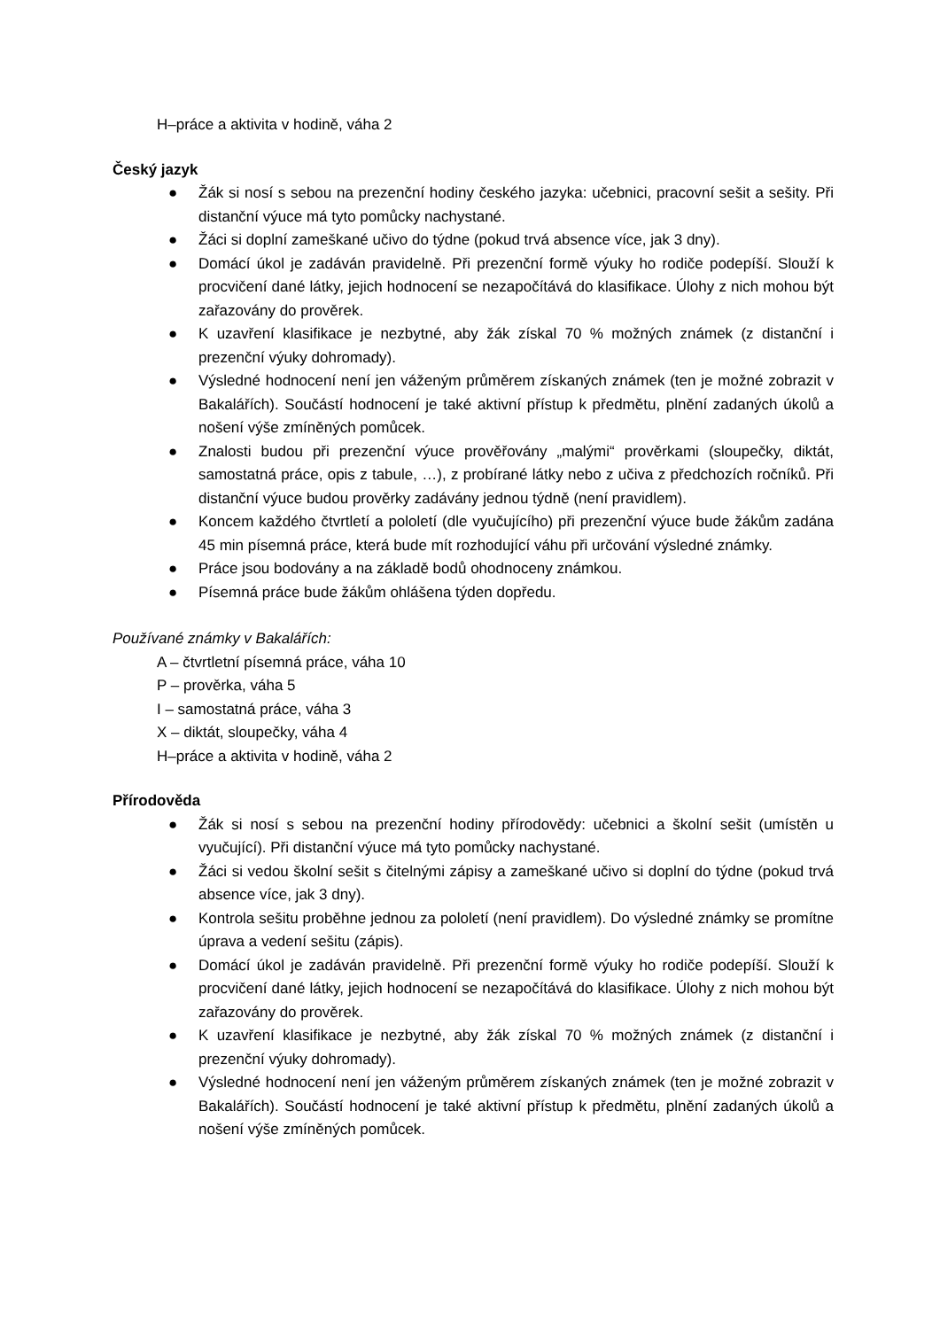H–práce a aktivita v hodině, váha 2
Český jazyk
● Žák si nosí s sebou na prezenční hodiny českého jazyka: učebnici, pracovní sešit a sešity. Při distanční výuce má tyto pomůcky nachystané.
● Žáci si doplní zameškané učivo do týdne (pokud trvá absence více, jak 3 dny).
● Domácí úkol je zadáván pravidelně. Při prezenční formě výuky ho rodiče podepíší. Slouží k procvičení dané látky, jejich hodnocení se nezapočítává do klasifikace. Úlohy z nich mohou být zařazovány do prověrek.
● K uzavření klasifikace je nezbytné, aby žák získal 70 % možných známek (z distanční i prezenční výuky dohromady).
● Výsledné hodnocení není jen váženým průměrem získaných známek (ten je možné zobrazit v Bakalářích). Součástí hodnocení je také aktivní přístup k předmětu, plnění zadaných úkolů a nošení výše zmíněných pomůcek.
● Znalosti budou při prezenční výuce prověřovány „malými“ prověrkami (sloupečky, diktát, samostatná práce, opis z tabule, …), z probírané látky nebo z učiva z předchozích ročníků. Při distanční výuce budou prověrky zadávány jednou týdně (není pravidlem).
● Koncem každého čtvrtletí a pololetí (dle vyučujícího) při prezenční výuce bude žákům zadána 45 min písemná práce, která bude mít rozhodující váhu při určování výsledné známky.
● Práce jsou bodovány a na základě bodů ohodnoceny známkou.
● Písemná práce bude žákům ohlášena týden dopředu.
Používané známky v Bakalářích:
A – čtvrtletní písemná práce, váha 10
P – prověrka, váha 5
I – samostatná práce, váha 3
X – diktát, sloupečky, váha 4
H–práce a aktivita v hodině, váha 2
Přírodověda
● Žák si nosí s sebou na prezenční hodiny přírodovědy: učebnici a školní sešit (umístěn u vyučující). Při distanční výuce má tyto pomůcky nachystané.
● Žáci si vedou školní sešit s čitelnými zápisy a zameškané učivo si doplní do týdne (pokud trvá absence více, jak 3 dny).
● Kontrola sešitu proběhne jednou za pololetí (není pravidlem). Do výsledné známky se promítne úprava a vedení sešitu (zápis).
● Domácí úkol je zadáván pravidelně. Při prezenční formě výuky ho rodiče podepíší. Slouží k procvičení dané látky, jejich hodnocení se nezapočítává do klasifikace. Úlohy z nich mohou být zařazovány do prověrek.
● K uzavření klasifikace je nezbytné, aby žák získal 70 % možných známek (z distanční i prezenční výuky dohromady).
● Výsledné hodnocení není jen váženým průměrem získaných známek (ten je možné zobrazit v Bakalářích). Součástí hodnocení je také aktivní přístup k předmětu, plnění zadaných úkolů a nošení výše zmíněných pomůcek.